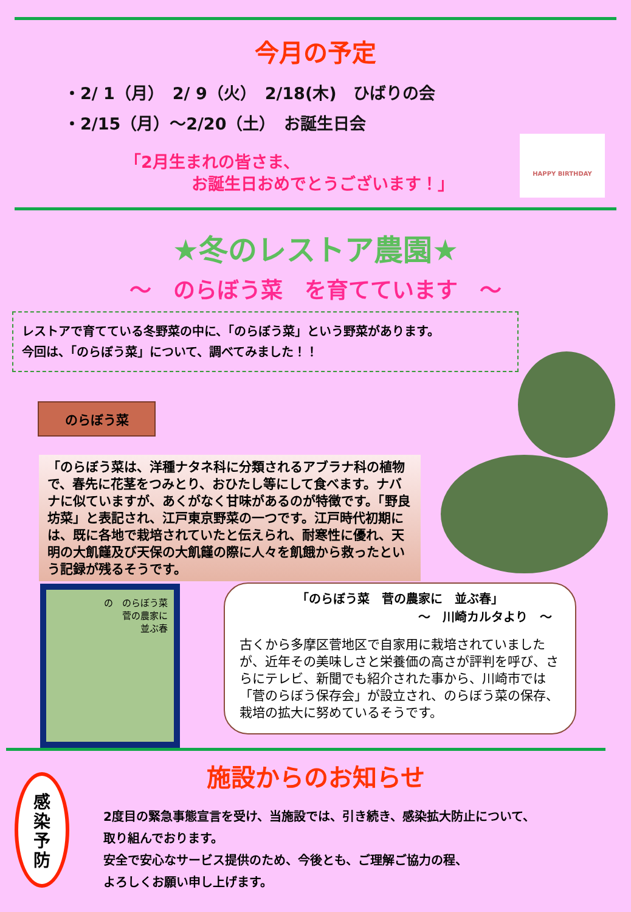今月の予定
・2/ 1（月）　2/ 9（火）　2/18(木)　ひばりの会
・2/15（月）～2/20（土）　お誕生日会
「2月生まれの皆さま、
お誕生日おめでとうございます！」
HAPPY BIRTHDAY
★冬のレストア農園★
～　のらぼう菜　を育てています　～
レストアで育てている冬野菜の中に、「のらぼう菜」という野菜があります。
今回は、「のらぼう菜」について、調べてみました！！
のらぼう菜
「のらぼう菜は、洋種ナタネ科に分類されるアブラナ科の植物で、春先に花茎をつみとり、おひたし等にして食べます。ナバナに似ていますが、あくがなく甘味があるのが特徴です。「野良坊菜」と表記され、江戸東京野菜の一つです。江戸時代初期には、既に各地で栽培されていたと伝えられ、耐寒性に優れ、天明の大飢饉及び天保の大飢饉の際に人々を飢餓から救ったという記録が残るそうです。
の　のらぼう菜
菅の農家に
並ぶ春
「のらぼう菜　菅の農家に　並ぶ春」
～　川崎カルタより　～
古くから多摩区菅地区で自家用に栽培されていましたが、近年その美味しさと栄養価の高さが評判を呼び、さらにテレビ、新聞でも紹介された事から、川崎市では「菅のらぼう保存会」が設立され、のらぼう菜の保存、栽培の拡大に努めているそうです。
施設からのお知らせ
感
染
予
防
2度目の緊急事態宣言を受け、当施設では、引き続き、感染拡大防止について、
取り組んでおります。
安全で安心なサービス提供のため、今後とも、ご理解ご協力の程、
よろしくお願い申し上げます。